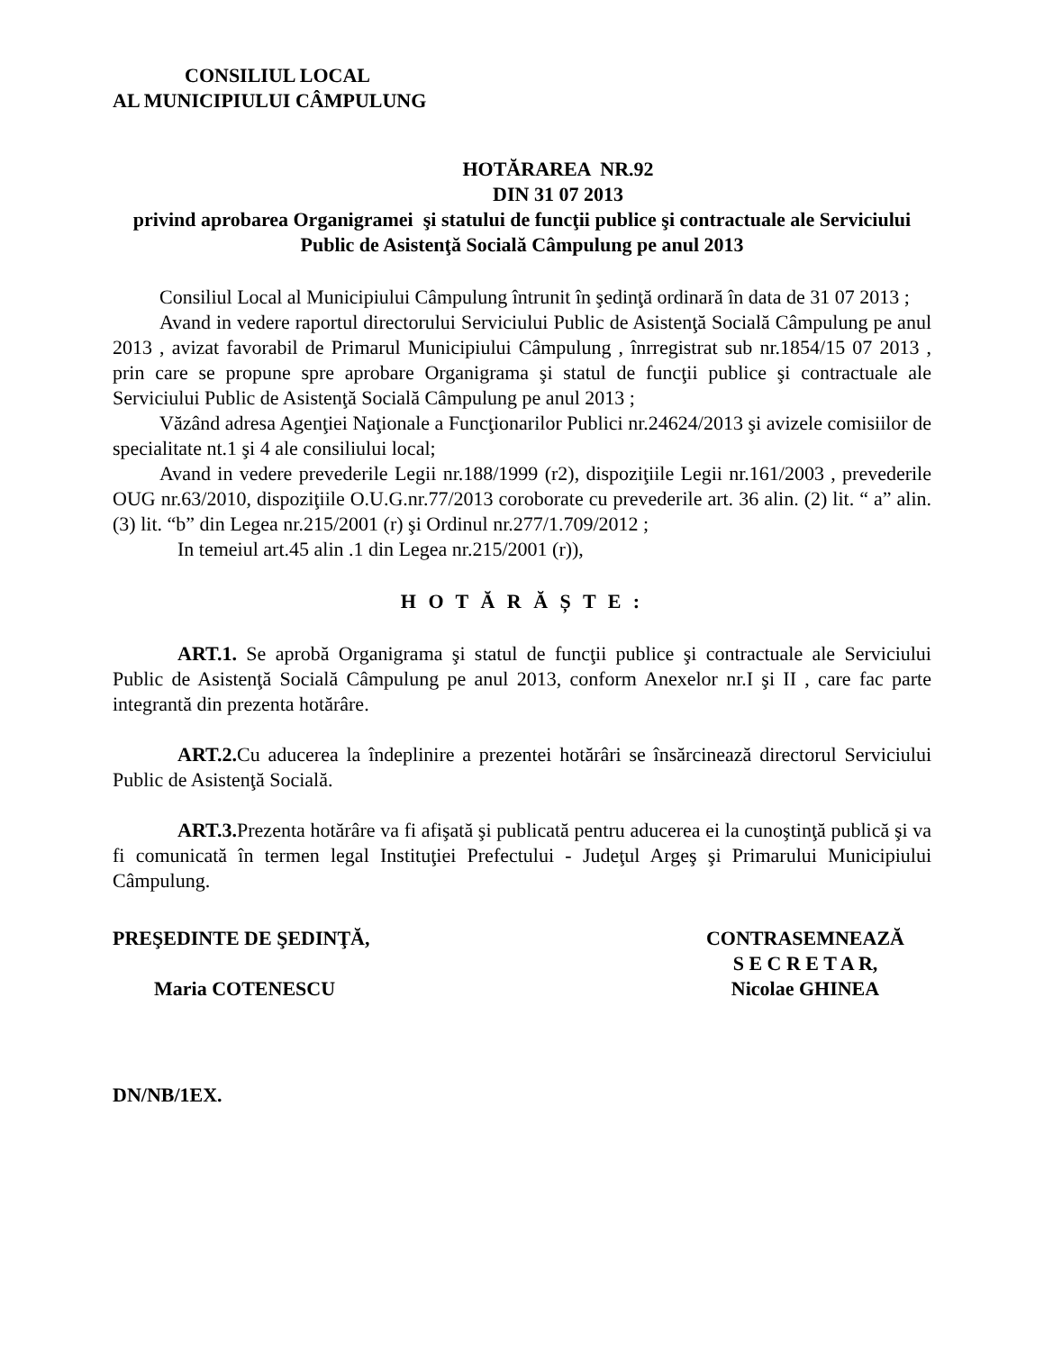CONSILIUL LOCAL
AL MUNICIPIULUI CÂMPULUNG
HOTĂRAREA NR.92
DIN 31 07 2013
privind aprobarea Organigramei şi statului de funcţii publice şi contractuale ale Serviciului Public de Asistenţă Socială Câmpulung pe anul 2013
Consiliul Local al Municipiului Câmpulung întrunit în şedinţă ordinară în data de 31 07 2013 ;
Avand in vedere raportul directorului Serviciului Public de Asistenţă Socială Câmpulung pe anul 2013 , avizat favorabil de Primarul Municipiului Câmpulung , înrregistrat sub nr.1854/15 07 2013 , prin care se propune spre aprobare Organigrama şi statul de funcţii publice şi contractuale ale Serviciului Public de Asistenţă Socială Câmpulung pe anul 2013 ;
Văzând adresa Agenţiei Naţionale a Funcţionarilor Publici nr.24624/2013 şi avizele comisiilor de specialitate nt.1 şi 4 ale consiliului local;
Avand in vedere prevederile Legii nr.188/1999 (r2), dispoziţiile Legii nr.161/2003 , prevederile OUG nr.63/2010, dispoziţiile O.U.G.nr.77/2013 coroborate cu prevederile art. 36 alin. (2) lit. “ a” alin. (3) lit. “b” din Legea nr.215/2001 (r) şi Ordinul nr.277/1.709/2012 ;
In temeiul art.45 alin .1 din Legea nr.215/2001 (r)),
H O T Ă R Ă Ș T E :
ART.1. Se aprobă Organigrama şi statul de funcţii publice şi contractuale ale Serviciului Public de Asistenţă Socială Câmpulung pe anul 2013, conform Anexelor nr.I şi II , care fac parte integrantă din prezenta hotărâre.
ART.2. Cu aducerea la îndeplinire a prezentei hotărâri se însărcinează directorul Serviciului Public de Asistenţă Socială.
ART.3. Prezenta hotărâre va fi afişată şi publicată pentru aducerea ei la cunoştinţă publică şi va fi comunicată în termen legal Instituţiei Prefectului - Judeţul Argeş şi Primarului Municipiului Câmpulung.
PREŞEDINTE DE ŞEDINŢĂ,
Maria COTENESCU
CONTRASEMNEAZĂ
S E C R E T A R,
Nicolae GHINEA
DN/NB/1EX.